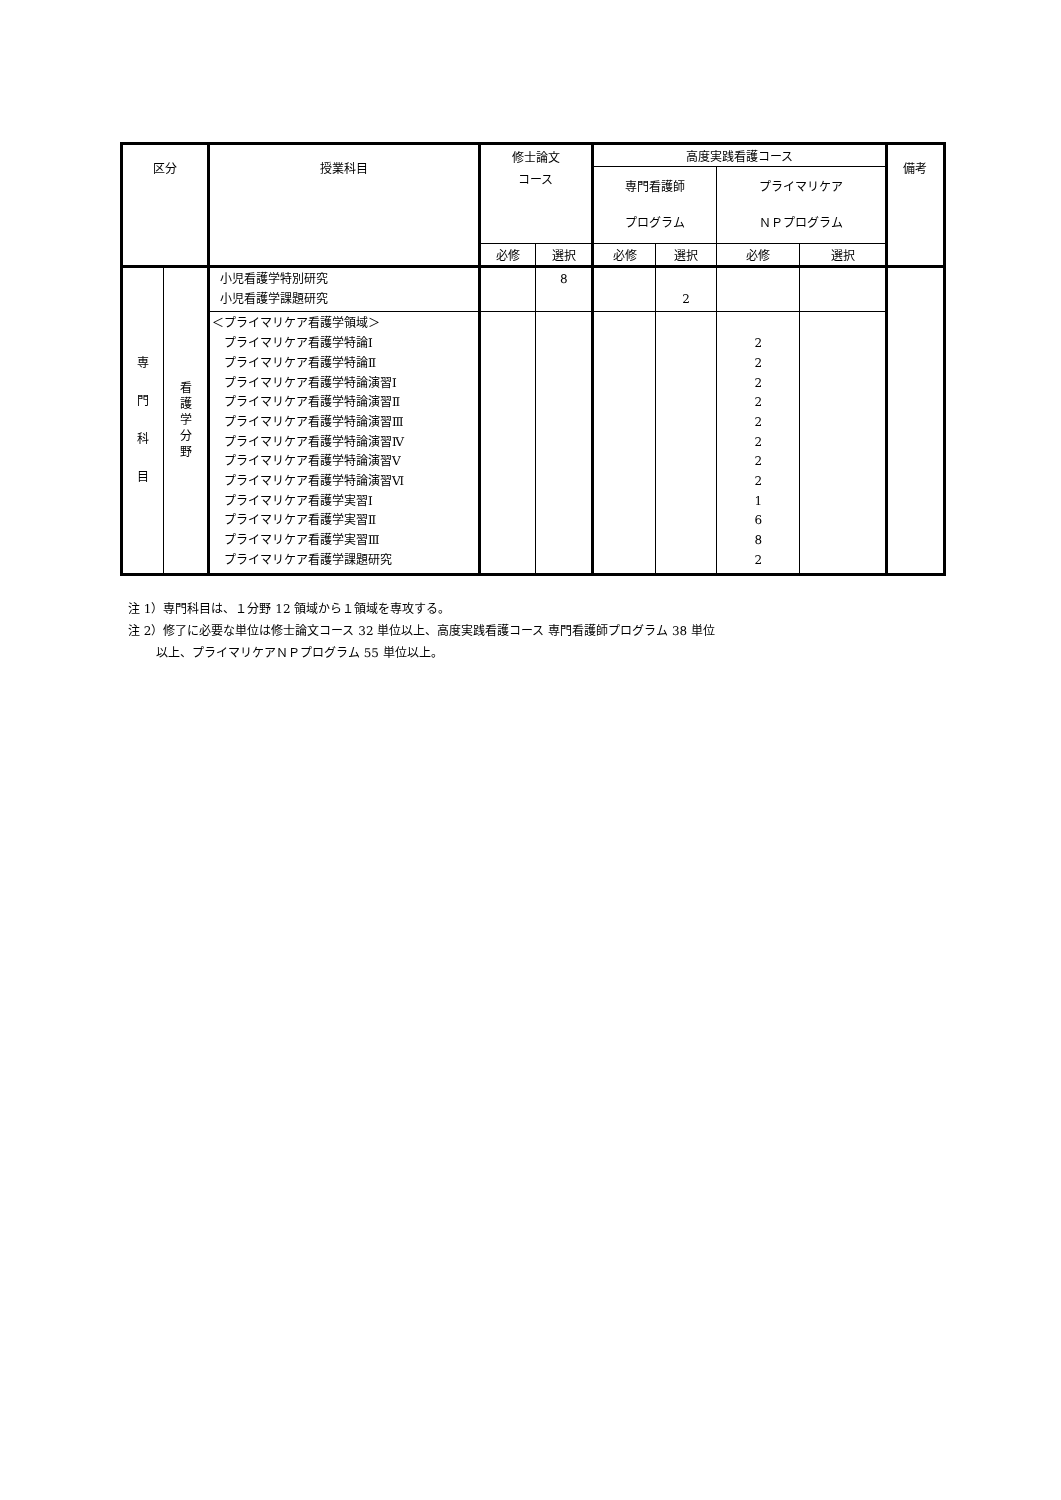| 区分 | | 授業科目 | 修士論文 コース | | 高度実践看護コース | | | | 備考 |
| --- | --- | --- | --- | --- | --- | --- | --- | --- | --- |
| | | | | | 専門看護師 プログラム | | プライマリケア ＮＰプログラム | | |
| | | | 必修 | 選択 | 必修 | 選択 | 必修 | 選択 | |
| 専 門 科 目 | 看 護 学 分 野 | 小児看護学特別研究 小児看護学課題研究 | | 8 | | 2 | | | |
| | | ＜プライマリケア看護学領域＞ プライマリケア看護学特論Ⅰ プライマリケア看護学特論Ⅱ プライマリケア看護学特論演習Ⅰ プライマリケア看護学特論演習Ⅱ プライマリケア看護学特論演習Ⅲ プライマリケア看護学特論演習Ⅳ プライマリケア看護学特論演習Ⅴ プライマリケア看護学特論演習Ⅵ プライマリケア看護学実習Ⅰ プライマリケア看護学実習Ⅱ プライマリケア看護学実習Ⅲ プライマリケア看護学課題研究 | | | | | 2 2 2 2 2 2 2 2 1 6 8 2 | | |
注 1）専門科目は、１分野 12 領域から１領域を専攻する。
注 2）修了に必要な単位は修士論文コース 32 単位以上、高度実践看護コース 専門看護師プログラム 38 単位
　　 以上、プライマリケアＮＰプログラム 55 単位以上。